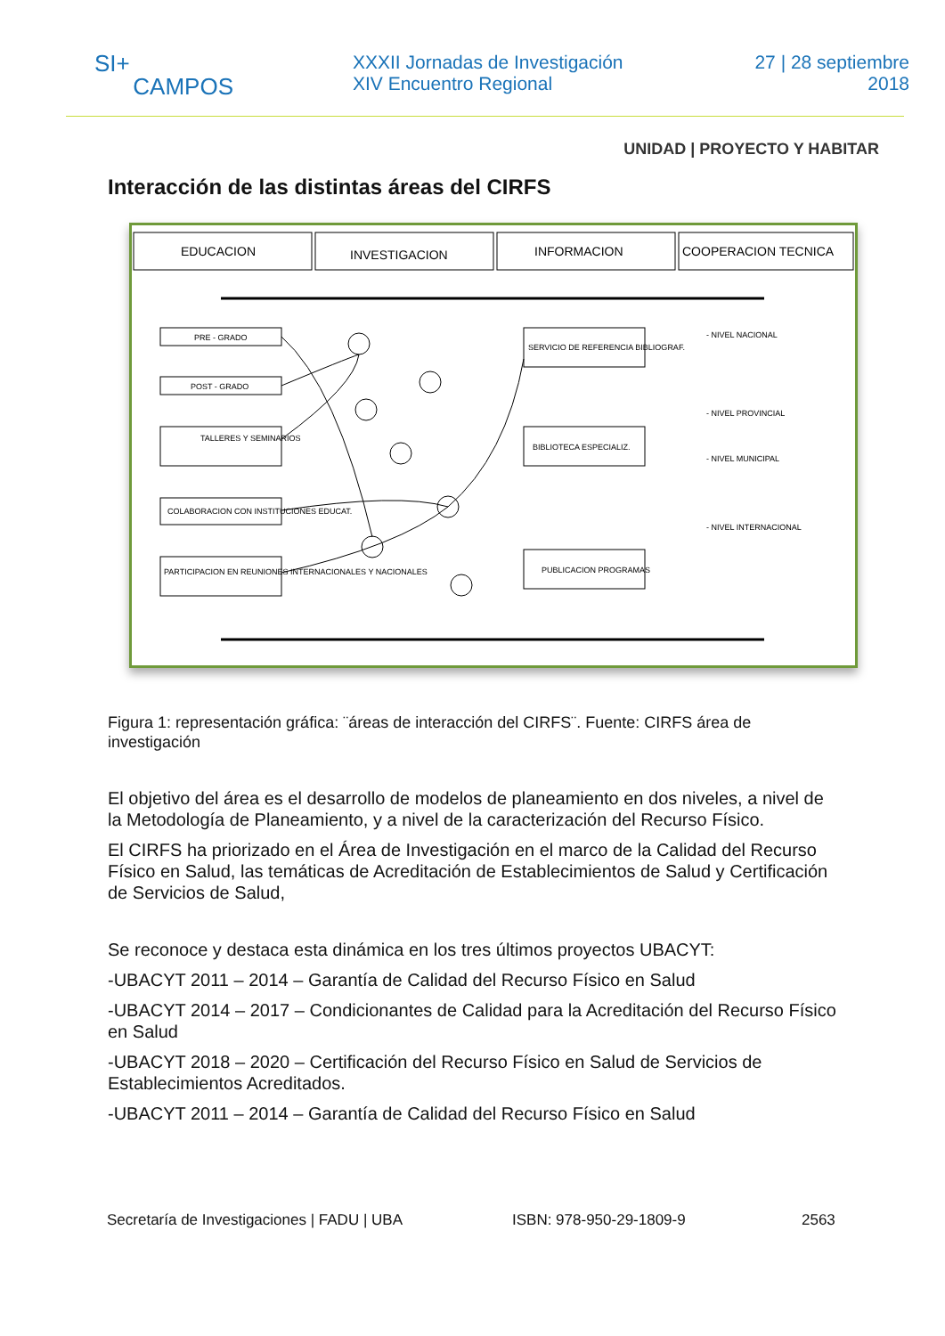SI+
CAMPOS
XXXII Jornadas de Investigación
XIV Encuentro Regional
27 | 28 septiembre
2018
UNIDAD | PROYECTO Y HABITAR
Interacción de las distintas áreas del CIRFS
EDUCACION
INVESTIGACION
INFORMACION
COOPERACION TECNICA
PRE - GRADO
POST - GRADO
TALLERES Y SEMINARIOS
COLABORACION CON INSTITUCIONES EDUCAT.
PARTICIPACION EN REUNIONES INTERNACIONALES Y NACIONALES
SERVICIO DE REFERENCIA BIBLIOGRAF.
BIBLIOTECA ESPECIALIZ.
PUBLICACION PROGRAMAS
- NIVEL NACIONAL
- NIVEL PROVINCIAL
- NIVEL MUNICIPAL
- NIVEL INTERNACIONAL
Figura 1: representación gráfica: ¨áreas de interacción del CIRFS¨. Fuente: CIRFS área de investigación
El objetivo del área es el desarrollo de modelos de planeamiento en dos niveles, a nivel de la Metodología de Planeamiento, y a nivel de la caracterización del Recurso Físico.
El CIRFS ha priorizado en el Área de Investigación en el marco de la Calidad del Recurso Físico en Salud, las temáticas de Acreditación de Establecimientos de Salud y Certificación de Servicios de Salud,
Se reconoce y destaca esta dinámica en los tres últimos proyectos UBACYT:
-UBACYT 2011 – 2014 – Garantía de Calidad del Recurso Físico en Salud
-UBACYT 2014 – 2017 – Condicionantes de Calidad para la Acreditación del Recurso Físico en Salud
-UBACYT 2018 – 2020 – Certificación del Recurso Físico en Salud de Servicios de Establecimientos Acreditados.
-UBACYT 2011 – 2014 – Garantía de Calidad del Recurso Físico en Salud
Secretaría de Investigaciones | FADU | UBA ISBN: 978-950-29-1809-9 2563